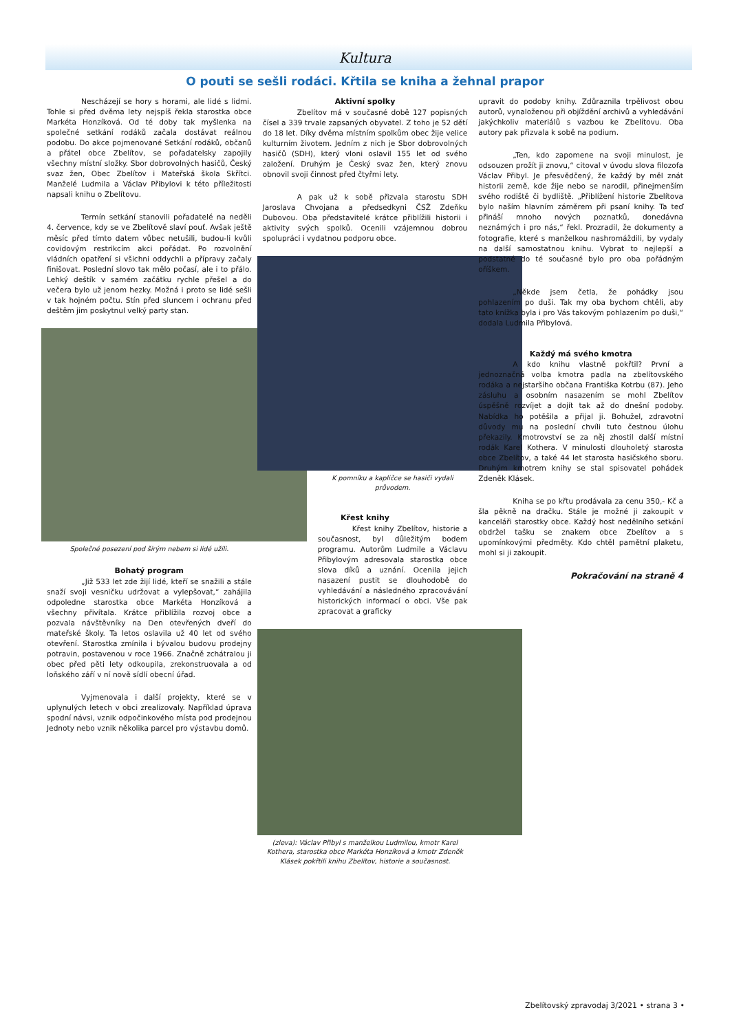Kultura
O pouti se sešli rodáci. Křtila se kniha a žehnal prapor
Nescházejí se hory s horami, ale lidé s lidmi. Tohle si před dvěma lety nejspíš řekla starostka obce Markéta Honzíková. Od té doby tak myšlenka na společné setkání rodáků začala dostávat reálnou podobu. Do akce pojmenované Setkání rodáků, občanů a přátel obce Zbelítov, se pořadatelsky zapojily všechny místní složky. Sbor dobrovolných hasičů, Český svaz žen, Obec Zbelítov i Mateřská škola Skřítci. Manželé Ludmila a Václav Přibylovi k této příležitosti napsali knihu o Zbelítovu.
Termín setkání stanovili pořadatelé na neděli 4. července, kdy se ve Zbelítově slaví pouť. Avšak ještě měsíc před tímto datem vůbec netušili, budou-li kvůli covidovým restrikcím akci pořádat. Po rozvolnění vládních opatření si všichni oddychli a přípravy začaly finišovat. Poslední slovo tak mělo počasí, ale i to přálo. Lehký deštík v samém začátku rychle přešel a do večera bylo už jenom hezky. Možná i proto se lidé sešli v tak hojném počtu. Stín před sluncem i ochranu před deštěm jim poskytnul velký party stan.
Společné posezení pod širým nebem si lidé užili.
Bohatý program
„Již 533 let zde žijí lidé, kteří se snažili a stále snaží svoji vesničku udržovat a vylepšovat,“ zahájila odpoledne starostka obce Markéta Honzíková a všechny přivítala. Krátce přiblížila rozvoj obce a pozvala návštěvníky na Den otevřených dveří do mateřské školy. Ta letos oslavila už 40 let od svého otevření. Starostka zmínila i bývalou budovu prodejny potravin, postavenou v roce 1966. Značně zchátralou ji obec před pěti lety odkoupila, zrekonstruovala a od loňského září v ní nově sídlí obecní úřad.
Vyjmenovala i další projekty, které se v uplynulých letech v obci zrealizovaly. Například úprava spodní návsi, vznik odpočinkového místa pod prodejnou Jednoty nebo vznik několika parcel pro výstavbu domů.
Aktivní spolky
Zbelítov má v současné době 127 popisných čísel a 339 trvale zapsaných obyvatel. Z toho je 52 dětí do 18 let. Díky dvěma místním spolkům obec žije velice kulturním životem. Jedním z nich je Sbor dobrovolných hasičů (SDH), který vloni oslavil 155 let od svého založení. Druhým je Český svaz žen, který znovu obnovil svoji činnost před čtyřmi lety.
A pak už k sobě přizvala starostu SDH Jaroslava Chvojana a předsedkyni ČSŽ Zdeňku Dubovou. Oba představitelé krátce přiblížili historii i aktivity svých spolků. Ocenili vzájemnou dobrou spolupráci i vydatnou podporu obce.
K pomníku a kapličce se hasiči vydali průvodem.
Křest knihy
Křest knihy Zbelítov, historie a současnost, byl důležitým bodem programu. Autorům Ludmile a Václavu Přibylovým adresovala starostka obce slova díků a uznání. Ocenila jejich nasazení pustit se dlouhodobě do vyhledávání a následného zpracovávání historických informací o obci. Vše pak zpracovat a graficky
(zleva): Václav Přibyl s manželkou Ludmilou, kmotr Karel Kothera, starostka obce Markéta Honzíková a kmotr Zdeněk Klásek pokřtili knihu Zbelítov, historie a současnost.
upravit do podoby knihy. Zdůraznila trpělivost obou autorů, vynaloženou při objíždění archivů a vyhledávání jakýchkoliv materiálů s vazbou ke Zbelítovu. Oba autory pak přizvala k sobě na podium.
„Ten, kdo zapomene na svoji minulost, je odsouzen prožít ji znovu,“ citoval v úvodu slova filozofa Václav Přibyl. Je přesvědčený, že každý by měl znát historii země, kde žije nebo se narodil, přinejmenším svého rodiště či bydliště. „Přiblížení historie Zbelítova bylo naším hlavním záměrem při psaní knihy. Ta teď přináší mnoho nových poznatků, donedávna neznámých i pro nás,“ řekl. Prozradil, že dokumenty a fotografie, které s manželkou nashromáždili, by vydaly na další samostatnou knihu. Vybrat to nejlepší a podstatné do té současné bylo pro oba pořádným oříškem.
„Někde jsem četla, že pohádky jsou pohlazením po duši. Tak my oba bychom chtěli, aby tato knížka byla i pro Vás takovým pohlazením po duši,“ dodala Ludmila Přibylová.
Každý má svého kmotra
A kdo knihu vlastně pokřtil? První a jednoznačná volba kmotra padla na zbelítovského rodáka a nejstaršího občana Františka Kotrbu (87). Jeho zásluhu a osobním nasazením se mohl Zbelítov úspěšně rozvíjet a dojít tak až do dnešní podoby. Nabídka ho potěšila a přijal ji. Bohužel, zdravotní důvody mu na poslední chvíli tuto čestnou úlohu překazily. Kmotrovství se za něj zhostil další místní rodák Karel Kothera. V minulosti dlouholetý starosta obce Zbelítov, a také 44 let starosta hasičského sboru. Druhým kmotrem knihy se stal spisovatel pohádek Zdeněk Klásek.
Kniha se po křtu prodávala za cenu 350,- Kč a šla pěkně na dračku. Stále je možné ji zakoupit v kanceláři starostky obce. Každý host nedělního setkání obdržel tašku se znakem obce Zbelítov a s upomínkovými předměty. Kdo chtěl pamětní plaketu, mohl si ji zakoupit.
Pokračování na straně 4
Zbelítovský zpravodaj 3/2021 • strana 3 •